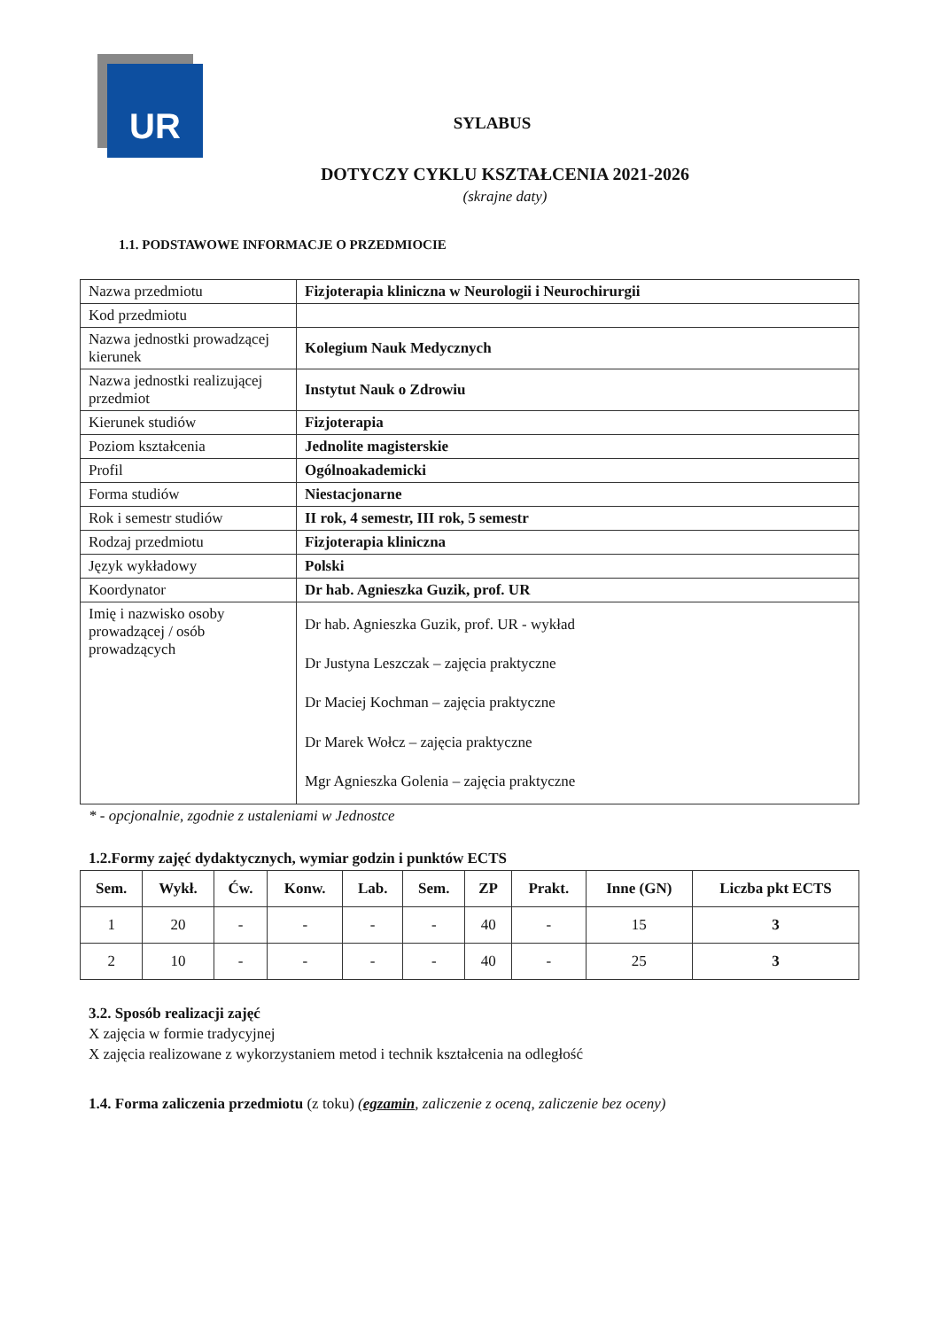UR
SYLABUS
DOTYCZY CYKLU KSZTAŁCENIA 2021-2026
(skrajne daty)
1.1. PODSTAWOWE INFORMACJE O PRZEDMIOCIE
| Nazwa przedmiotu | Fizjoterapia kliniczna w Neurologii i Neurochirurgii |
| Kod przedmiotu | |
| Nazwa jednostki prowadzącej kierunek | Kolegium Nauk Medycznych |
| Nazwa jednostki realizującej przedmiot | Instytut Nauk o Zdrowiu |
| Kierunek studiów | Fizjoterapia |
| Poziom kształcenia | Jednolite magisterskie |
| Profil | Ogólnoakademicki |
| Forma studiów | Niestacjonarne |
| Rok i semestr studiów | II rok, 4 semestr, III rok, 5 semestr |
| Rodzaj przedmiotu | Fizjoterapia kliniczna |
| Język wykładowy | Polski |
| Koordynator | Dr hab. Agnieszka Guzik, prof. UR |
| Imię i nazwisko osoby prowadzącej / osób prowadzących | Dr hab. Agnieszka Guzik, prof. UR - wykład Dr Justyna Leszczak – zajęcia praktyczne Dr Maciej Kochman – zajęcia praktyczne Dr Marek Wołcz – zajęcia praktyczne Mgr Agnieszka Golenia – zajęcia praktyczne |
* - opcjonalnie, zgodnie z ustaleniami w Jednostce
1.2.Formy zajęć dydaktycznych, wymiar godzin i punktów ECTS
| Sem. | Wykł. | Ćw. | Konw. | Lab. | Sem. | ZP | Prakt. | Inne (GN) | Liczba pkt ECTS |
| --- | --- | --- | --- | --- | --- | --- | --- | --- | --- |
| 1 | 20 | - | - | - | - | 40 | - | 15 | 3 |
| 2 | 10 | - | - | - | - | 40 | - | 25 | 3 |
3.2. Sposób realizacji zajęć
X zajęcia w formie tradycyjnej
X zajęcia realizowane z wykorzystaniem metod i technik kształcenia na odległość
1.4. Forma zaliczenia przedmiotu (z toku) (egzamin, zaliczenie z oceną, zaliczenie bez oceny)